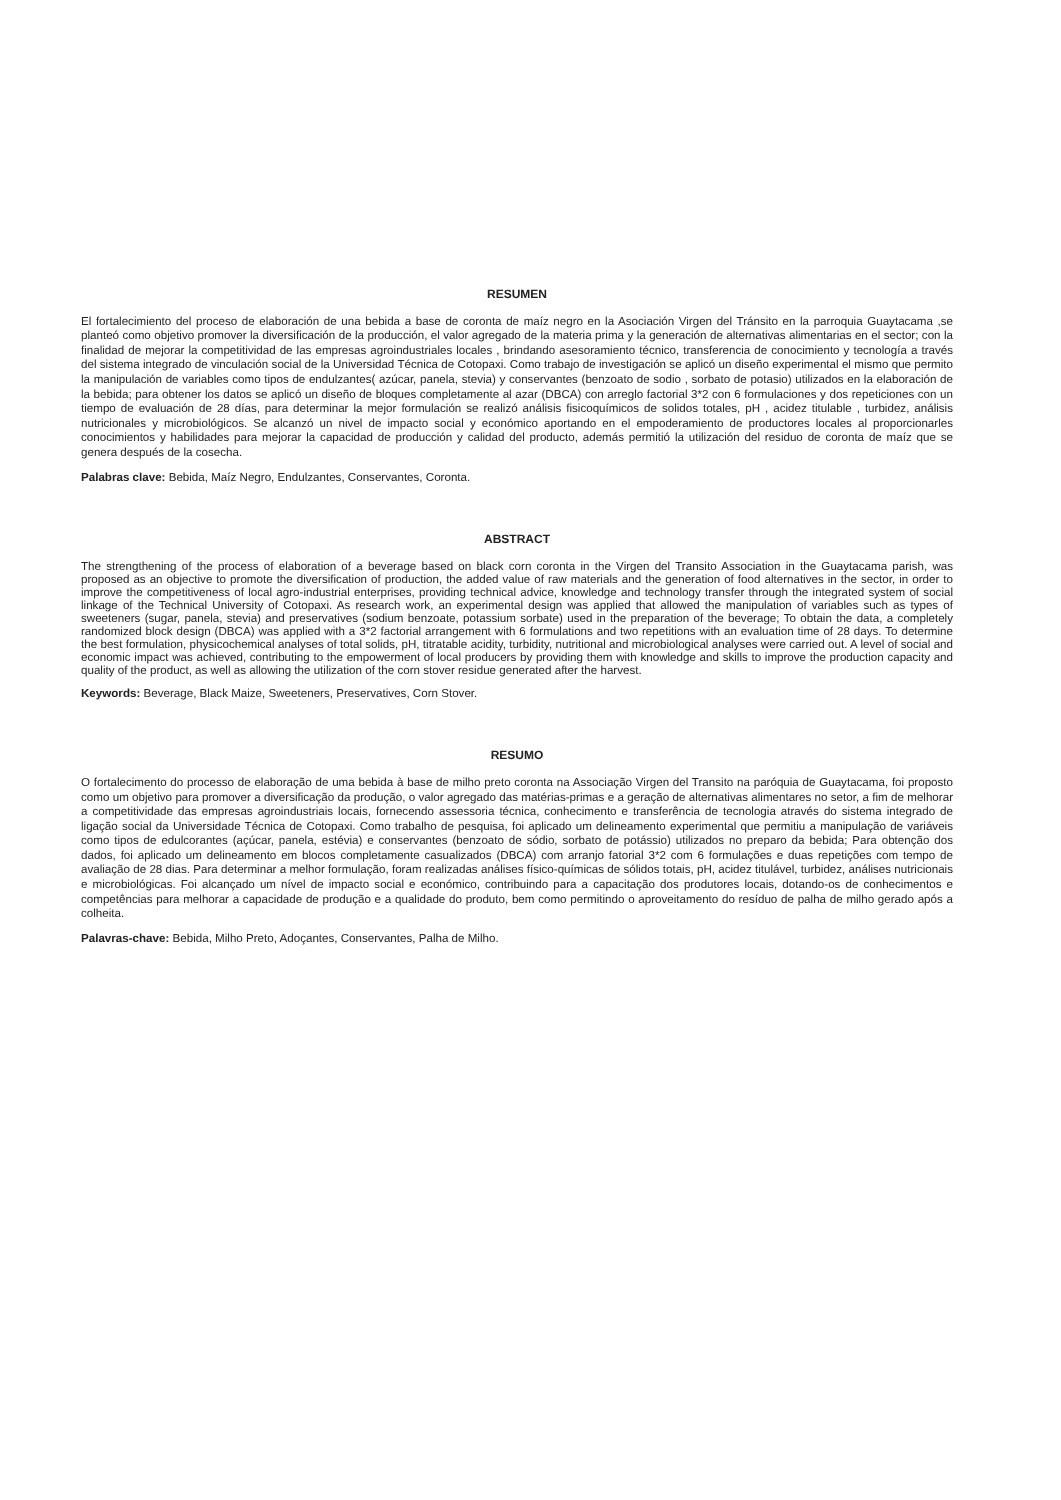RESUMEN
El fortalecimiento del proceso de elaboración de una bebida a base de coronta de maíz negro en la Asociación Virgen del Tránsito en la parroquia Guaytacama ,se planteó como objetivo promover la diversificación de la producción, el valor agregado de la materia prima y la generación de alternativas alimentarias en el sector; con la finalidad de mejorar la competitividad de las empresas agroindustriales locales , brindando asesoramiento técnico, transferencia de conocimiento y tecnología a través del sistema integrado de vinculación social de la Universidad Técnica de Cotopaxi. Como trabajo de investigación se aplicó un diseño experimental el mismo que permito la manipulación de variables como tipos de endulzantes( azúcar, panela, stevia) y conservantes (benzoato de sodio , sorbato de potasio) utilizados en la elaboración de la bebida; para obtener los datos se aplicó un diseño de bloques completamente al azar (DBCA) con arreglo factorial 3*2 con 6 formulaciones y dos repeticiones con un tiempo de evaluación de 28 días, para determinar la mejor formulación se realizó análisis fisicoquímicos de solidos totales, pH , acidez titulable , turbidez, análisis nutricionales y microbiológicos. Se alcanzó un nivel de impacto social y económico aportando en el empoderamiento de productores locales al proporcionarles conocimientos y habilidades para mejorar la capacidad de producción y calidad del producto, además permitió la utilización del residuo de coronta de maíz que se genera después de la cosecha.
Palabras clave: Bebida, Maíz Negro, Endulzantes, Conservantes, Coronta.
ABSTRACT
The strengthening of the process of elaboration of a beverage based on black corn coronta in the Virgen del Transito Association in the Guaytacama parish, was proposed as an objective to promote the diversification of production, the added value of raw materials and the generation of food alternatives in the sector, in order to improve the competitiveness of local agro-industrial enterprises, providing technical advice, knowledge and technology transfer through the integrated system of social linkage of the Technical University of Cotopaxi. As research work, an experimental design was applied that allowed the manipulation of variables such as types of sweeteners (sugar, panela, stevia) and preservatives (sodium benzoate, potassium sorbate) used in the preparation of the beverage; To obtain the data, a completely randomized block design (DBCA) was applied with a 3*2 factorial arrangement with 6 formulations and two repetitions with an evaluation time of 28 days. To determine the best formulation, physicochemical analyses of total solids, pH, titratable acidity, turbidity, nutritional and microbiological analyses were carried out. A level of social and economic impact was achieved, contributing to the empowerment of local producers by providing them with knowledge and skills to improve the production capacity and quality of the product, as well as allowing the utilization of the corn stover residue generated after the harvest.
Keywords: Beverage, Black Maize, Sweeteners, Preservatives, Corn Stover.
RESUMO
O fortalecimento do processo de elaboração de uma bebida à base de milho preto coronta na Associação Virgen del Transito na paróquia de Guaytacama, foi proposto como um objetivo para promover a diversificação da produção, o valor agregado das matérias-primas e a geração de alternativas alimentares no setor, a fim de melhorar a competitividade das empresas agroindustriais locais, fornecendo assessoria técnica, conhecimento e transferência de tecnologia através do sistema integrado de ligação social da Universidade Técnica de Cotopaxi. Como trabalho de pesquisa, foi aplicado um delineamento experimental que permitiu a manipulação de variáveis como tipos de edulcorantes (açúcar, panela, estévia) e conservantes (benzoato de sódio, sorbato de potássio) utilizados no preparo da bebida; Para obtenção dos dados, foi aplicado um delineamento em blocos completamente casualizados (DBCA) com arranjo fatorial 3*2 com 6 formulações e duas repetições com tempo de avaliação de 28 dias. Para determinar a melhor formulação, foram realizadas análises físico-químicas de sólidos totais, pH, acidez titulável, turbidez, análises nutricionais e microbiológicas. Foi alcançado um nível de impacto social e económico, contribuindo para a capacitação dos produtores locais, dotando-os de conhecimentos e competências para melhorar a capacidade de produção e a qualidade do produto, bem como permitindo o aproveitamento do resíduo de palha de milho gerado após a colheita.
Palavras-chave: Bebida, Milho Preto, Adoçantes, Conservantes, Palha de Milho.